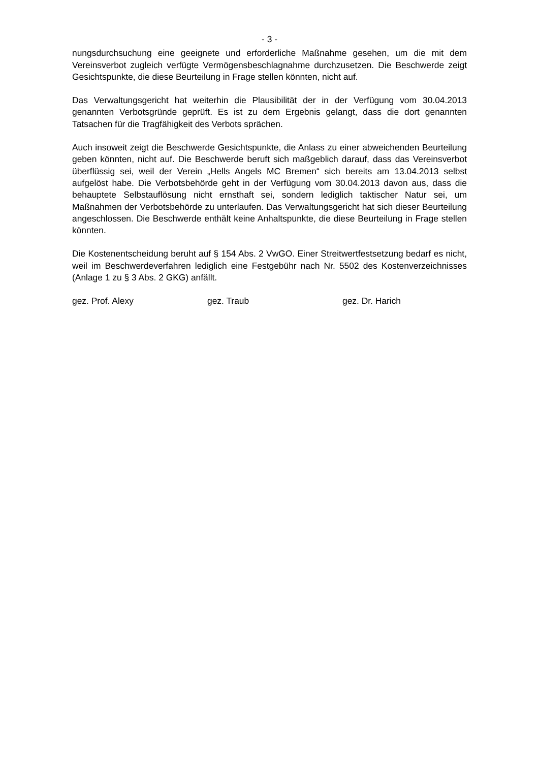- 3 -
nungsdurchsuchung eine geeignete und erforderliche Maßnahme gesehen, um die mit dem Vereinsverbot zugleich verfügte Vermögensbeschlagnahme durchzusetzen. Die Beschwerde zeigt Gesichtspunkte, die diese Beurteilung in Frage stellen könnten, nicht auf.
Das Verwaltungsgericht hat weiterhin die Plausibilität der in der Verfügung vom 30.04.2013 genannten Verbotsgründe geprüft. Es ist zu dem Ergebnis gelangt, dass die dort genannten Tatsachen für die Tragfähigkeit des Verbots sprächen.
Auch insoweit zeigt die Beschwerde Gesichtspunkte, die Anlass zu einer abweichenden Beurteilung geben könnten, nicht auf. Die Beschwerde beruft sich maßgeblich darauf, dass das Vereinsverbot überflüssig sei, weil der Verein „Hells Angels MC Bremen“ sich bereits am 13.04.2013 selbst aufgelöst habe. Die Verbotsbehörde geht in der Verfügung vom 30.04.2013 davon aus, dass die behauptete Selbstauflösung nicht ernsthaft sei, sondern lediglich taktischer Natur sei, um Maßnahmen der Verbotsbehörde zu unterlaufen. Das Verwaltungsgericht hat sich dieser Beurteilung angeschlossen. Die Beschwerde enthält keine Anhaltspunkte, die diese Beurteilung in Frage stellen könnten.
Die Kostenentscheidung beruht auf § 154 Abs. 2 VwGO. Einer Streitwertfestsetzung bedarf es nicht, weil im Beschwerdeverfahren lediglich eine Festgebühr nach Nr. 5502 des Kostenverzeichnisses (Anlage 1 zu § 3 Abs. 2 GKG) anfällt.
gez. Prof. Alexy gez. Traub gez. Dr. Harich